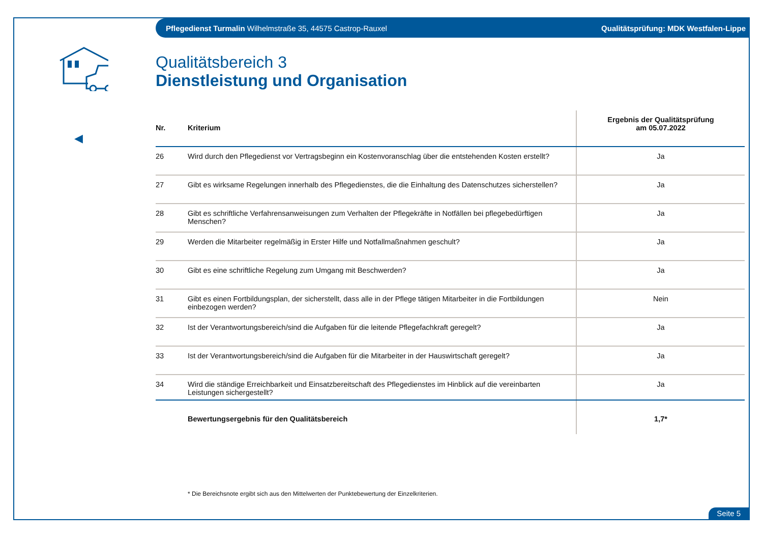Pflegedienst Turmalin Wilhelmstraße 35, 44575 Castrop-Rauxel Qualitätsprüfung: MDK Westfalen-Lippe
◀
Qualitätsbereich 3
Dienstleistung und Organisation
| Nr. | Kriterium | Ergebnis der Qualitätsprüfung am 05.07.2022 |
| --- | --- | --- |
| 26 | Wird durch den Pflegedienst vor Vertragsbeginn ein Kostenvoranschlag über die entstehenden Kosten erstellt? | Ja |
| 27 | Gibt es wirksame Regelungen innerhalb des Pflegedienstes, die die Einhaltung des Datenschutzes sicherstellen? | Ja |
| 28 | Gibt es schriftliche Verfahrensanweisungen zum Verhalten der Pflegekräfte in Notfällen bei pflegebedürftigen Menschen? | Ja |
| 29 | Werden die Mitarbeiter regelmäßig in Erster Hilfe und Notfallmaßnahmen geschult? | Ja |
| 30 | Gibt es eine schriftliche Regelung zum Umgang mit Beschwerden? | Ja |
| 31 | Gibt es einen Fortbildungsplan, der sicherstellt, dass alle in der Pflege tätigen Mitarbeiter in die Fortbildungen einbezogen werden? | Nein |
| 32 | Ist der Verantwortungsbereich/sind die Aufgaben für die leitende Pflegefachkraft geregelt? | Ja |
| 33 | Ist der Verantwortungsbereich/sind die Aufgaben für die Mitarbeiter in der Hauswirtschaft geregelt? | Ja |
| 34 | Wird die ständige Erreichbarkeit und Einsatzbereitschaft des Pflegedienstes im Hinblick auf die vereinbarten Leistungen sichergestellt? | Ja |
| | Bewertungsergebnis für den Qualitätsbereich | 1,7* |
* Die Bereichsnote ergibt sich aus den Mittelwerten der Punktebewertung der Einzelkriterien.
Seite 5